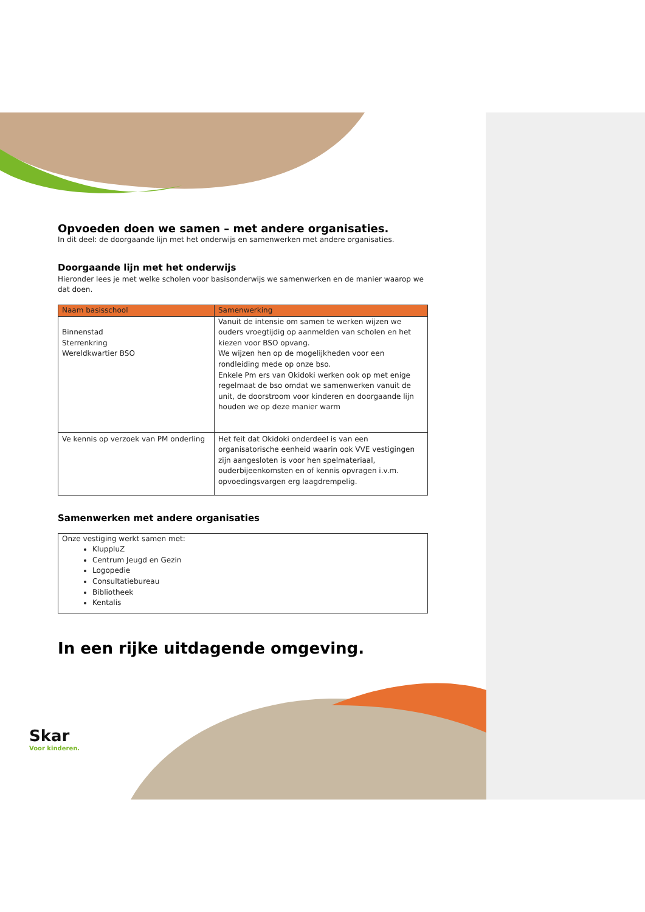Opvoeden doen we samen – met andere organisaties.
In dit deel: de doorgaande lijn met het onderwijs en samenwerken met andere organisaties.
Doorgaande lijn met het onderwijs
Hieronder lees je met welke scholen voor basisonderwijs we samenwerken en de manier waarop we dat doen.
| Naam basisschool | Samenwerking |
| --- | --- |
| Binnenstad Sterrenkring Wereldkwartier BSO | Vanuit de intensie om samen te werken wijzen we ouders vroegtijdig op aanmelden van scholen en het kiezen voor BSO opvang. We wijzen hen op de mogelijkheden voor een rondleiding mede op onze bso. Enkele Pm ers van Okidoki werken ook op met enige regelmaat de bso omdat we samenwerken vanuit de unit, de doorstroom voor kinderen en doorgaande lijn houden we op deze manier warm |
| Ve kennis op verzoek van PM onderling | Het feit dat Okidoki onderdeel is van een organisatorische eenheid waarin ook VVE vestigingen zijn aangesloten is voor hen spelmateriaal, ouderbijeenkomsten en of kennis opvragen i.v.m. opvoedingsvargen erg laagdrempelig. |
Samenwerken met andere organisaties
| Onze vestiging werkt samen met: KluppluZ Centrum Jeugd en Gezin Logopedie Consultatiebureau Bibliotheek Kentalis |
In een rijke uitdagende omgeving.
Skar
Voor kinderen.